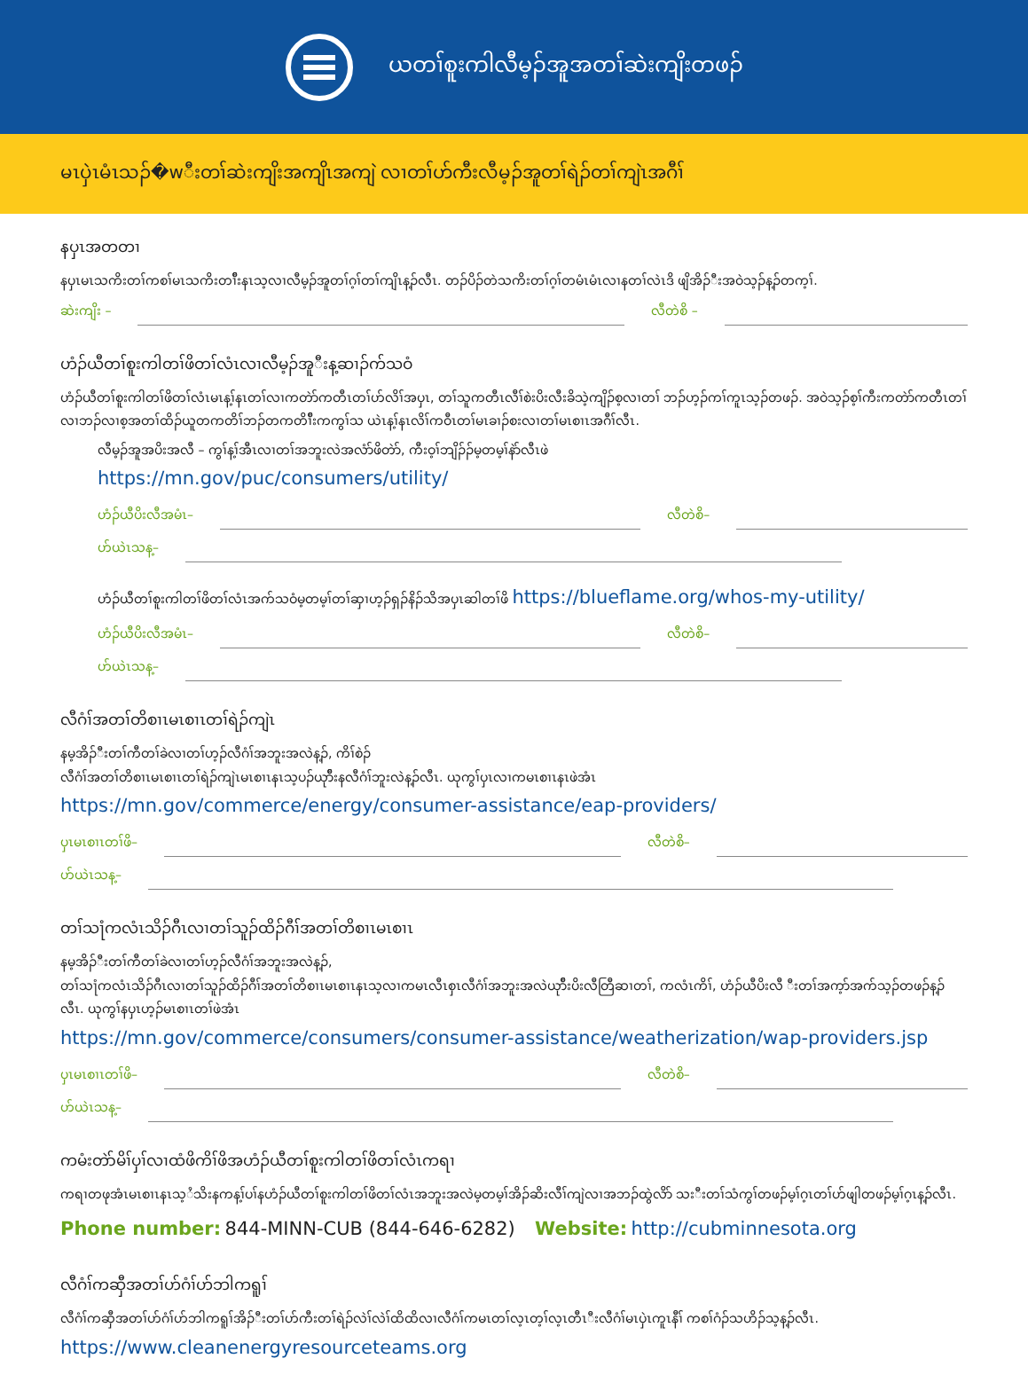ယတၢ်စူးကါလီမ့ၣ်အူအတၢ်ဆဲးကျိးတဖၣ်
မၤပှဲၤမံၤသၣ်�wီးတၢ်ဆဲးကျိးအကျိၤအကျဲ လၢတၢ်ဟ်ကီးလီမ့ၣ်အူတၢ်ရဲၣ်တၢ်ကျဲၤအဂီၢ်
နပှၤအတတၢ
နပှၤမၤသကိးတၢ်ကစၢ်မၤသကိးတၢ်ီးနၤသ့လၢလီမ့ၣ်အူတၢ်ဂ့ၢ်တၢ်ကျိၤန့ၣ်လီၤ. တၣ်ပိၣ်တဲသကိးတၢ်ဂ့ၢ်တမံၤမံၤလၢနတၢ်လဲၤဒိ ဖျိအိၣ်ီးအဝဲသ့ၣ်န့ၣ်တက့ၢ်.
ဆဲးကျိး – လီတဲစိ –
ဟံၣ်ယီတၢ်စူးကါတၢ်ဖိတၢ်လံၤလၢလီမ့ၣ်အူီးန့ဆၢၣ်က်သဝံ
ဟံၣ်ယီတၢ်စူးကါတၢ်ဖိတၢ်လံၤမၤန့ၢ်နၤတၢ်လၢကတဲာ်ကတီၤတၢ်ဟ်လိၢ်အပှၤ, တၢ်သူကတီၤလီၢ်စဲးပိးလီးခိသဲ့ကျိၣ်စ့လၢတၢ် ဘၣ်ဟ့ၣ်ကၢ်ကူၤသ့ၣ်တဖၣ်. အဝဲသ့ၣ်စ့ၢ်ကီးကတဲာ်ကတီၤတၢ်လၢဘၣ်လၢစ့အတၢ်ထိၣ်ယူတကတိၢ်ဘၣ်တကတိၢ်ီးကကွၢ်သ ယဲၤန့ၢ်နၤလိၢ်ကဝီၤတၢ်မၤခၢၣ်စးလၢတၢ်မၤစၢၤအဂီၢ်လီၤ.
လီမ့ၣ်အူအပိးအလီ – ကွၢ်န့ၢ်အီၤလၢတၢ်အဘူးလဲအလံာ်ဖိတဲာ်, ကီးဝ့ၢ်ဘျိၣ်ၣ်မ့တမ့ၢ်နဲာ်လီၤဖဲ
https://mn.gov/puc/consumers/utility/
ဟံၣ်ယီပိးလီအမံၤ– လီတဲစိ–
ဟ်ယဲၤသန့–
ဟံၣ်ယီတၢ်စူးကါတၢ်ဖိတၢ်လံၤအက်သဝံမ့တမ့ၢ်တၢ်ဆှၢဟ့ၣ်ရှၣ်နိၣ်သိအပှၤဆါတၢ်ဖိ https://blueflame.org/whos-my-utility/
ဟံၣ်ယီပိးလီအမံၤ– လီတဲစိ–
ဟ်ယဲၤသန့–
လီဂံၢ်အတၢ်တိစၢၤမၤစၢၤတၢ်ရဲၣ်ကျဲၤ
နမ့အိၣ်ီးတၢ်ကီတၢ်ခဲလၢတၢ်ဟ့ၣ်လီဂံၢ်အဘူးအလဲန့ၣ်, ကိၢ်စဲၣ်
လီဂံၢ်အတၢ်တိစၢၤမၤစၢၤတၢ်ရဲၣ်ကျဲၤမၤစၢၤနၤသ့ပၣ်ယုာ်ီးနလီဂံၢ်ဘူးလဲန့ၣ်လီၤ. ယုကွၢ်ပှၤလၢကမၤစၢၤနၤဖဲအံၤ
https://mn.gov/commerce/energy/consumer-assistance/eap-providers/
ပှၤမၤစၢၤတၢ်ဖိ– လီတဲစိ–
ဟ်ယဲၤသန့–
တၢ်သ႞ကလံၤသိၣ်ဂီၤလၢတၢ်သူၣ်ထိၣ်ဂီၢ်အတၢ်တိစၢၤမၤစၢၤ
နမ့အိၣ်ီးတၢ်ကီတၢ်ခဲလၢတၢ်ဟ့ၣ်လီဂံၢ်အဘူးအလဲန့ၣ်,
တၢ်သ႞ကလံၤသိၣ်ဂီၤလၢတၢ်သူၣ်ထိၣ်ဂီၢ်အတၢ်တိစၢၤမၤစၢၤနၤသ့လၢကမၤလီၤစှၤလီဂံၢ်အဘူးအလဲယုာ်ီးပိးလီတြီဆၢတၢ်, ကလံၤကိၢ်, ဟံၣ်ယီပိးလီ ီးတၢ်အက့ာ်အက်သ့ၣ်တဖၣ်န့ၣ်လီၤ. ယုကွၢ်နပှၤဟ့ၣ်မၤစၢၤတၢ်ဖဲအံၤ
https://mn.gov/commerce/consumers/consumer-assistance/weatherization/wap-providers.jsp
ပှၤမၤစၢၤတၢ်ဖိ– လီတဲစိ–
ဟ်ယဲၤသန့–
ကမံးတဲာ်မိၢ်ပှၢ်လၢထံဖိကိၢ်ဖိအဟံၣ်ယီတၢ်စူးကါတၢ်ဖိတၢ်လံၤကရၢ
ကရၢတဖုအံၤမၤစၢၤနၤသ့ႆသိးနကန့ၢ်ပၢ်နဟံၣ်ယီတၢ်စူးကါတၢ်ဖိတၢ်လံၤအဘူးအလဲမ့တမ့ၢ်အိၣ်ဆိးလီၢ်ကျဲလၢအဘၣ်ထွဲလိာ် သးီးတၢ်သံကွၢ်တဖၣ်မ့ၢ်ဂ့ၤတၢ်ဟ်ဖျါတဖၣ်မ့ၢ်ဂ့ၤန့ၣ်လီၤ.
Phone number: 844-MINN-CUB (844-646-6282) Website: http://cubminnesota.org
လီဂံၢ်ကဆှီအတၢ်ဟ်ဂံၢ်ဟ်ဘါကရူၢ်
လီဂံၢ်ကဆှီအတၢ်ဟ်ဂံၢ်ဟ်ဘါကရူၢ်အိၣ်ီးတၢ်ဟ်ကီးတၢ်ရဲၣ်လဲၢ်လဲၢ်ထိထိလၢလီဂံၢ်ကမၤတၢ်လ့ၤတ့ၢ်လ့ၤတီၤီးလီဂံၢ်မၤပှဲၤကူၤနီၢ် ကစၢ်ဂံၣ်သဟိၣ်သ့န့ၣ်လီၤ.
https://www.cleanenergyresourceteams.org